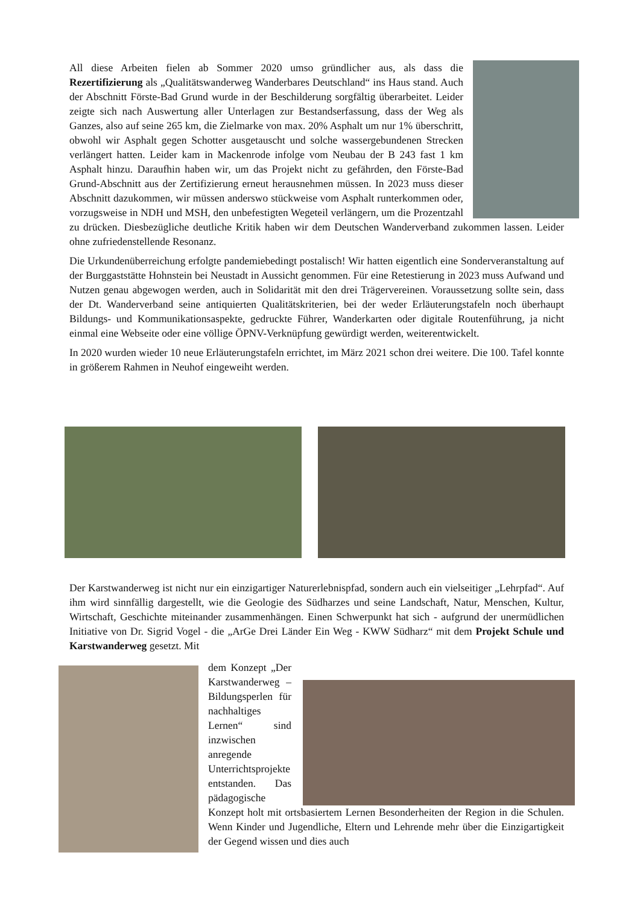All diese Arbeiten fielen ab Sommer 2020 umso gründlicher aus, als dass die Rezertifizierung als „Qualitätswanderweg Wanderbares Deutschland“ ins Haus stand. Auch der Abschnitt Förste-Bad Grund wurde in der Beschilderung sorgfältig überarbeitet. Leider zeigte sich nach Auswertung aller Unterlagen zur Bestandserfassung, dass der Weg als Ganzes, also auf seine 265 km, die Zielmarke von max. 20% Asphalt um nur 1% überschritt, obwohl wir Asphalt gegen Schotter ausgetauscht und solche wassergebundenen Strecken verlängert hatten. Leider kam in Mackenrode infolge vom Neubau der B 243 fast 1 km Asphalt hinzu. Daraufhin haben wir, um das Projekt nicht zu gefährden, den Förste-Bad Grund-Abschnitt aus der Zertifizierung erneut herausnehmen müssen. In 2023 muss dieser Abschnitt dazukommen, wir müssen anderswo stückweise vom Asphalt runterkommen oder, vorzugsweise in NDH und MSH, den unbefestigten Wegeteil verlängern, um die Prozentzahl zu drücken. Diesbezügliche deutliche Kritik haben wir dem Deutschen Wanderverband zukommen lassen. Leider ohne zufriedenstellende Resonanz.
Die Urkundenüberreichung erfolgte pandemiebedingt postalisch! Wir hatten eigentlich eine Sonderveranstaltung auf der Burggaststätte Hohnstein bei Neustadt in Aussicht genommen. Für eine Retestierung in 2023 muss Aufwand und Nutzen genau abgewogen werden, auch in Solidarität mit den drei Trägervereinen. Voraussetzung sollte sein, dass der Dt. Wanderverband seine antiquierten Qualitätskriterien, bei der weder Erläuterungstafeln noch überhaupt Bildungs- und Kommunikationsaspekte, gedruckte Führer, Wanderkarten oder digitale Routenführung, ja nicht einmal eine Webseite oder eine völlige ÖPNV-Verknüpfung gewürdigt werden, weiterentwickelt.
In 2020 wurden wieder 10 neue Erläuterungstafeln errichtet, im März 2021 schon drei weitere. Die 100. Tafel konnte in größerem Rahmen in Neuhof eingeweiht werden.
Der Karstwanderweg ist nicht nur ein einzigartiger Naturerlebnispfad, sondern auch ein vielseitiger „Lehrpfad“. Auf ihm wird sinnfällig dargestellt, wie die Geologie des Südharzes und seine Landschaft, Natur, Menschen, Kultur, Wirtschaft, Geschichte miteinander zusammenhängen. Einen Schwerpunkt hat sich - aufgrund der unermüdlichen Initiative von Dr. Sigrid Vogel - die „ArGe Drei Länder Ein Weg - KWW Südharz“ mit dem Projekt Schule und Karstwanderweg gesetzt. Mit
dem Konzept „Der Karstwanderweg – Bildungsperlen für nachhaltiges Lernen“ sind inzwischen anregende Unterrichtsprojekte entstanden. Das pädagogische Konzept holt mit ortsbasiertem Lernen Besonderheiten der Region in die Schulen. Wenn Kinder und Jugendliche, Eltern und Lehrende mehr über die Einzigartigkeit der Gegend wissen und dies auch